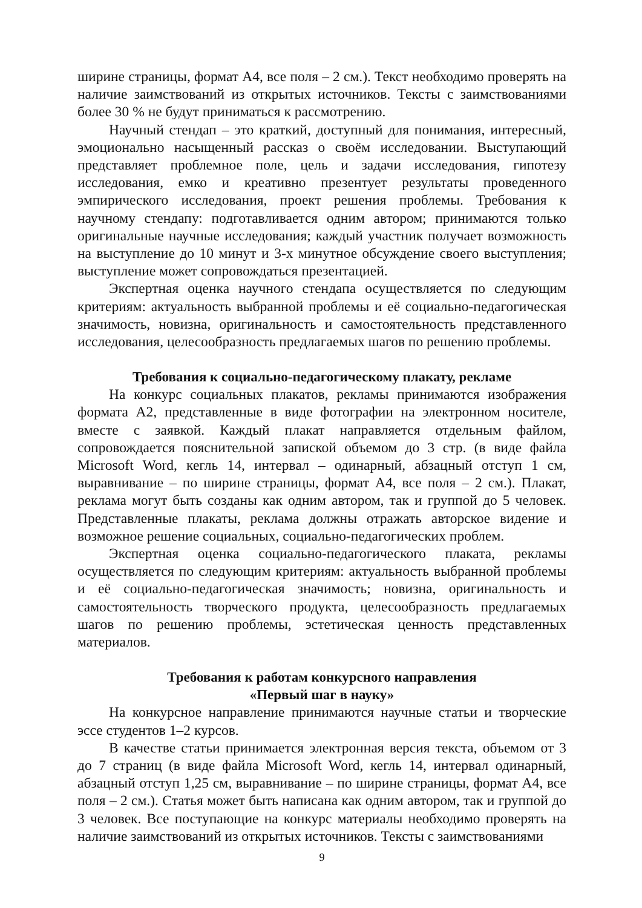ширине страницы, формат А4, все поля – 2 см.). Текст необходимо проверять на наличие заимствований из открытых источников. Тексты с заимствованиями более 30 % не будут приниматься к рассмотрению.
Научный стендап – это краткий, доступный для понимания, интересный, эмоционально насыщенный рассказ о своём исследовании. Выступающий представляет проблемное поле, цель и задачи исследования, гипотезу исследования, емко и креативно презентует результаты проведенного эмпирического исследования, проект решения проблемы. Требования к научному стендапу: подготавливается одним автором; принимаются только оригинальные научные исследования; каждый участник получает возможность на выступление до 10 минут и 3-х минутное обсуждение своего выступления; выступление может сопровождаться презентацией.
Экспертная оценка научного стендапа осуществляется по следующим критериям: актуальность выбранной проблемы и её социально-педагогическая значимость, новизна, оригинальность и самостоятельность представленного исследования, целесообразность предлагаемых шагов по решению проблемы.
Требования к социально-педагогическому плакату, рекламе
На конкурс социальных плакатов, рекламы принимаются изображения формата А2, представленные в виде фотографии на электронном носителе, вместе с заявкой. Каждый плакат направляется отдельным файлом, сопровождается пояснительной запиской объемом до 3 стр. (в виде файла Microsoft Word, кегль 14, интервал – одинарный, абзацный отступ 1 см, выравнивание – по ширине страницы, формат А4, все поля – 2 см.). Плакат, реклама могут быть созданы как одним автором, так и группой до 5 человек. Представленные плакаты, реклама должны отражать авторское видение и возможное решение социальных, социально-педагогических проблем.
Экспертная оценка социально-педагогического плаката, рекламы осуществляется по следующим критериям: актуальность выбранной проблемы и её социально-педагогическая значимость; новизна, оригинальность и самостоятельность творческого продукта, целесообразность предлагаемых шагов по решению проблемы, эстетическая ценность представленных материалов.
Требования к работам конкурсного направления
«Первый шаг в науку»
На конкурсное направление принимаются научные статьи и творческие эссе студентов 1–2 курсов.
В качестве статьи принимается электронная версия текста, объемом от 3 до 7 страниц (в виде файла Microsoft Word, кегль 14, интервал одинарный, абзацный отступ 1,25 см, выравнивание – по ширине страницы, формат А4, все поля – 2 см.). Статья может быть написана как одним автором, так и группой до 3 человек. Все поступающие на конкурс материалы необходимо проверять на наличие заимствований из открытых источников. Тексты с заимствованиями
9